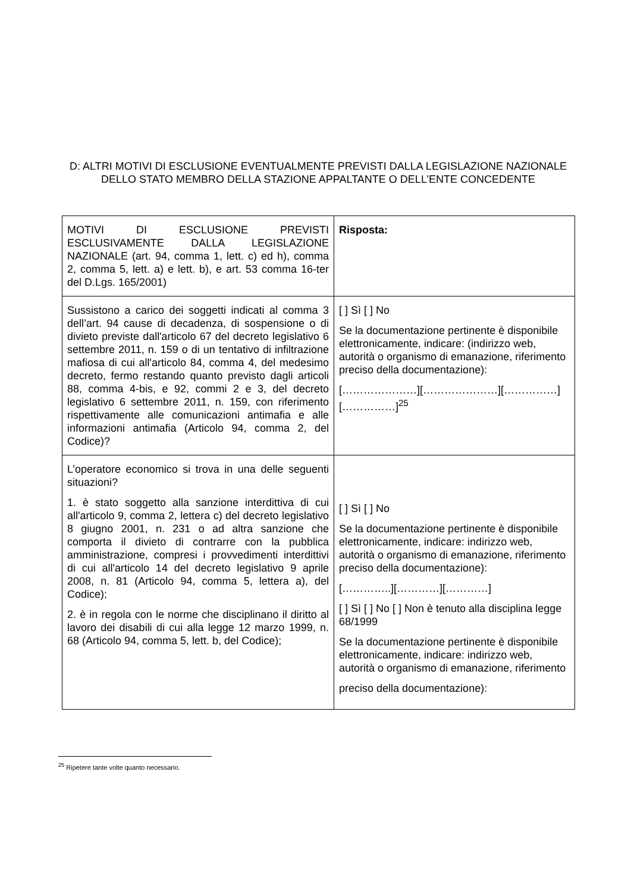D: ALTRI MOTIVI DI ESCLUSIONE EVENTUALMENTE PREVISTI DALLA LEGISLAZIONE NAZIONALE DELLO STATO MEMBRO DELLA STAZIONE APPALTANTE O DELL’ENTE CONCEDENTE
| MOTIVI DI ESCLUSIONE PREVISTI ESCLUSIVAMENTE DALLA LEGISLAZIONE NAZIONALE (art. 94, comma 1, lett. c) ed h), comma 2, comma 5, lett. a) e lett. b), e art. 53 comma 16-ter del D.Lgs. 165/2001) | Risposta: |
| Sussistono a carico dei soggetti indicati al comma 3 dell’art. 94 cause di decadenza, di sospensione o di divieto previste dall'articolo 67 del decreto legislativo 6 settembre 2011, n. 159 o di un tentativo di infiltrazione mafiosa di cui all'articolo 84, comma 4, del medesimo decreto, fermo restando quanto previsto dagli articoli 88, comma 4-bis, e 92, commi 2 e 3, del decreto legislativo 6 settembre 2011, n. 159, con riferimento rispettivamente alle comunicazioni antimafia e alle informazioni antimafia (Articolo 94, comma 2, del Codice)? | [ ] Sì [ ] No Se la documentazione pertinente è disponibile elettronicamente, indicare: (indirizzo web, autorità o organismo di emanazione, riferimento preciso della documentazione): […………………][…………………][……………][……………]<sup>25</sup> |
| L’operatore economico si trova in una delle seguenti situazioni? 1. è stato soggetto alla sanzione interdittiva di cui all'articolo 9, comma 2, lettera c) del decreto legislativo 8 giugno 2001, n. 231 o ad altra sanzione che comporta il divieto di contrarre con la pubblica amministrazione, compresi i provvedimenti interdittivi di cui all'articolo 14 del decreto legislativo 9 aprile 2008, n. 81 (Articolo 94, comma 5, lettera a), del Codice); 2. è in regola con le norme che disciplinano il diritto al lavoro dei disabili di cui alla legge 12 marzo 1999, n. 68 (Articolo 94, comma 5, lett. b, del Codice); | [ ] Sì [ ] No Se la documentazione pertinente è disponibile elettronicamente, indicare: indirizzo web, autorità o organismo di emanazione, riferimento preciso della documentazione): […………..][…………][…………] [ ] Sì [ ] No [ ] Non è tenuto alla disciplina legge 68/1999 Se la documentazione pertinente è disponibile elettronicamente, indicare: indirizzo web, autorità o organismo di emanazione, riferimento preciso della documentazione): |
<sup>25</sup> Ripetere tante volte quanto necessario.